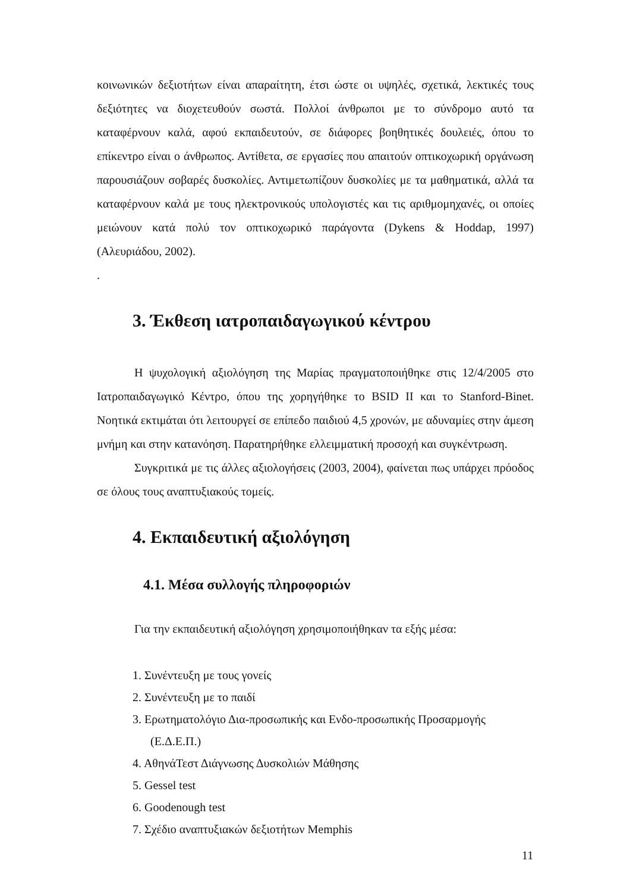κοινωνικών δεξιοτήτων είναι απαραίτητη, έτσι ώστε οι υψηλές, σχετικά, λεκτικές τους δεξιότητες να διοχετευθούν σωστά. Πολλοί άνθρωποι με το σύνδρομο αυτό τα καταφέρνουν καλά, αφού εκπαιδευτούν, σε διάφορες βοηθητικές δουλειές, όπου το επίκεντρο είναι ο άνθρωπος. Αντίθετα, σε εργασίες που απαιτούν οπτικοχωρική οργάνωση παρουσιάζουν σοβαρές δυσκολίες. Αντιμετωπίζουν δυσκολίες με τα μαθηματικά, αλλά τα καταφέρνουν καλά με τους ηλεκτρονικούς υπολογιστές και τις αριθμομηχανές, οι οποίες μειώνουν κατά πολύ τον οπτικοχωρικό παράγοντα (Dykens & Hoddap, 1997) (Αλευριάδου, 2002).
.
3. Έκθεση ιατροπαιδαγωγικού κέντρου
Η ψυχολογική αξιολόγηση της Μαρίας πραγματοποιήθηκε στις 12/4/2005 στο Ιατροπαιδαγωγικό Κέντρο, όπου της χορηγήθηκε το BSID II και το Stanford-Binet. Νοητικά εκτιμάται ότι λειτουργεί σε επίπεδο παιδιού 4,5 χρονών, με αδυναμίες στην άμεση μνήμη και στην κατανόηση. Παρατηρήθηκε ελλειμματική προσοχή και συγκέντρωση.
Συγκριτικά με τις άλλες αξιολογήσεις (2003, 2004), φαίνεται πως υπάρχει πρόοδος σε όλους τους αναπτυξιακούς τομείς.
4. Εκπαιδευτική αξιολόγηση
4.1. Μέσα συλλογής πληροφοριών
Για την εκπαιδευτική αξιολόγηση χρησιμοποιήθηκαν τα εξής μέσα:
1. Συνέντευξη με τους γονείς
2. Συνέντευξη με το παιδί
3. Ερωτηματολόγιο Δια-προσωπικής και Ενδο-προσωπικής Προσαρμογής (Ε.Δ.Ε.Π.)
4. ΑθηνάΤεστ Διάγνωσης Δυσκολιών Μάθησης
5. Gessel test
6. Goodenough test
7. Σχέδιο αναπτυξιακών δεξιοτήτων Memphis
11